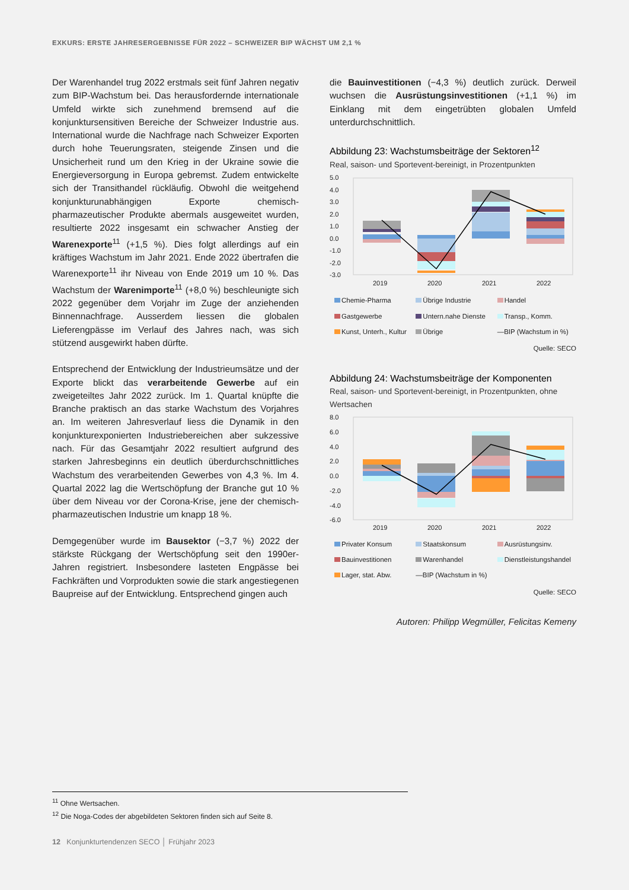EXKURS: ERSTE JAHRESERGEBNISSE FÜR 2022 – SCHWEIZER BIP WÄCHST UM 2,1 %
Der Warenhandel trug 2022 erstmals seit fünf Jahren negativ zum BIP-Wachstum bei. Das herausfordernde internationale Umfeld wirkte sich zunehmend bremsend auf die konjunktursensitiven Bereiche der Schweizer Industrie aus. International wurde die Nachfrage nach Schweizer Exporten durch hohe Teuerungsraten, steigende Zinsen und die Unsicherheit rund um den Krieg in der Ukraine sowie die Energieversorgung in Europa gebremst. Zudem entwickelte sich der Transithandel rückläufig. Obwohl die weitgehend konjunkturunabhängigen Exporte chemisch-pharmazeutischer Produkte abermals ausgeweitet wurden, resultierte 2022 insgesamt ein schwacher Anstieg der Warenexporte<sup>11</sup> (+1,5 %). Dies folgt allerdings auf ein kräftiges Wachstum im Jahr 2021. Ende 2022 übertrafen die Warenexporte<sup>11</sup> ihr Niveau von Ende 2019 um 10 %. Das Wachstum der Warenimporte<sup>11</sup> (+8,0 %) beschleunigte sich 2022 gegenüber dem Vorjahr im Zuge der anziehenden Binnennachfrage. Ausserdem liessen die globalen Lieferengpässe im Verlauf des Jahres nach, was sich stützend ausgewirkt haben dürfte.
Entsprechend der Entwicklung der Industrieumsätze und der Exporte blickt das verarbeitende Gewerbe auf ein zweigeteiltes Jahr 2022 zurück. Im 1. Quartal knüpfte die Branche praktisch an das starke Wachstum des Vorjahres an. Im weiteren Jahresverlauf liess die Dynamik in den konjunkturexponierten Industriebereichen aber sukzessive nach. Für das Gesamtjahr 2022 resultiert aufgrund des starken Jahresbeginns ein deutlich überdurchschnittliches Wachstum des verarbeitenden Gewerbes von 4,3 %. Im 4. Quartal 2022 lag die Wertschöpfung der Branche gut 10 % über dem Niveau vor der Corona-Krise, jene der chemisch-pharmazeutischen Industrie um knapp 18 %.
Demgegenüber wurde im Bausektor (−3,7 %) 2022 der stärkste Rückgang der Wertschöpfung seit den 1990er-Jahren registriert. Insbesondere lasteten Engpässe bei Fachkräften und Vorprodukten sowie die stark angestiegenen Baupreise auf der Entwicklung. Entsprechend gingen auch
die Bauinvestitionen (−4,3 %) deutlich zurück. Derweil wuchsen die Ausrüstungsinvestitionen (+1,1 %) im Einklang mit dem eingetrübten globalen Umfeld unterdurchschnittlich.
Abbildung 23: Wachstumsbeiträge der Sektoren<sup>12</sup>
Real, saison- und Sportevent-bereinigt, in Prozentpunkten
5.0
4.0
3.0
2.0
1.0
0.0
-1.0
-2.0
-3.0
2019
2020
2021
2022
Chemie-Pharma Übrige Industrie Handel Gastgewerbe Untern.nahe Dienste Transp., Komm. Kunst, Unterh., Kultur Übrige —BIP (Wachstum in %)
Quelle: SECO
Abbildung 24: Wachstumsbeiträge der Komponenten
Real, saison- und Sportevent-bereinigt, in Prozentpunkten, ohne Wertsachen
8.0
6.0
4.0
2.0
0.0
-2.0
-4.0
-6.0
2019
2020
2021
2022
Privater Konsum Staatskonsum Ausrüstungsinv. Bauinvestitionen Warenhandel Dienstleistungshandel Lager, stat. Abw. —BIP (Wachstum in %)
Quelle: SECO
Autoren: Philipp Wegmüller, Felicitas Kemeny
<sup>11</sup> Ohne Wertsachen.
<sup>12</sup> Die Noga-Codes der abgebildeten Sektoren finden sich auf Seite 8.
12 Konjunkturtendenzen SECO │ Frühjahr 2023